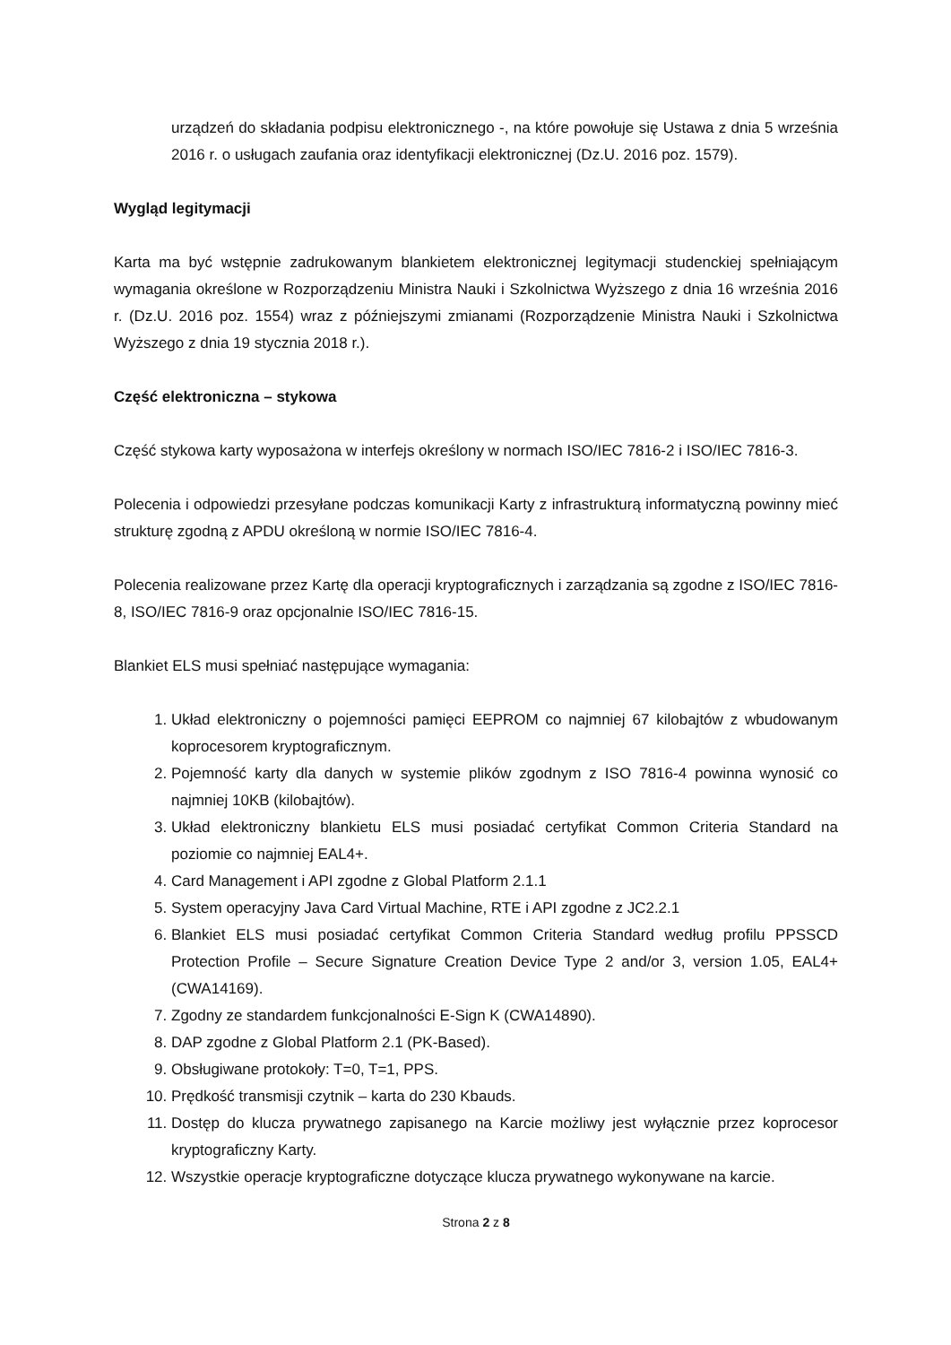urządzeń do składania podpisu elektronicznego -, na które powołuje się Ustawa z dnia 5 września 2016 r. o usługach zaufania oraz identyfikacji elektronicznej (Dz.U. 2016 poz. 1579).
Wygląd legitymacji
Karta ma być wstępnie zadrukowanym blankietem elektronicznej legitymacji studenckiej spełniającym wymagania określone w Rozporządzeniu Ministra Nauki i Szkolnictwa Wyższego z dnia 16 września 2016 r. (Dz.U. 2016 poz. 1554) wraz z późniejszymi zmianami (Rozporządzenie Ministra Nauki i Szkolnictwa Wyższego z dnia 19 stycznia 2018 r.).
Część elektroniczna – stykowa
Część stykowa karty wyposażona w interfejs określony w normach ISO/IEC 7816-2 i ISO/IEC 7816-3.
Polecenia i odpowiedzi przesyłane podczas komunikacji Karty z infrastrukturą informatyczną powinny mieć strukturę zgodną z APDU określoną w normie ISO/IEC 7816-4.
Polecenia realizowane przez Kartę dla operacji kryptograficznych i zarządzania są zgodne z ISO/IEC 7816-8, ISO/IEC 7816-9 oraz opcjonalnie ISO/IEC 7816-15.
Blankiet ELS musi spełniać następujące wymagania:
1. Układ elektroniczny o pojemności pamięci EEPROM co najmniej 67 kilobajtów z wbudowanym koprocesorem kryptograficznym.
2. Pojemność karty dla danych w systemie plików zgodnym z ISO 7816-4 powinna wynosić co najmniej 10KB (kilobajtów).
3. Układ elektroniczny blankietu ELS musi posiadać certyfikat Common Criteria Standard na poziomie co najmniej EAL4+.
4. Card Management i API zgodne z Global Platform 2.1.1
5. System operacyjny Java Card Virtual Machine, RTE i API zgodne z JC2.2.1
6. Blankiet ELS musi posiadać certyfikat Common Criteria Standard według profilu PPSSCD Protection Profile – Secure Signature Creation Device Type 2 and/or 3, version 1.05, EAL4+ (CWA14169).
7. Zgodny ze standardem funkcjonalności E-Sign K (CWA14890).
8. DAP zgodne z Global Platform 2.1 (PK-Based).
9. Obsługiwane protokoły: T=0, T=1, PPS.
10. Prędkość transmisji czytnik – karta do 230 Kbauds.
11. Dostęp do klucza prywatnego zapisanego na Karcie możliwy jest wyłącznie przez koprocesor kryptograficzny Karty.
12. Wszystkie operacje kryptograficzne dotyczące klucza prywatnego wykonywane na karcie.
Strona 2 z 8